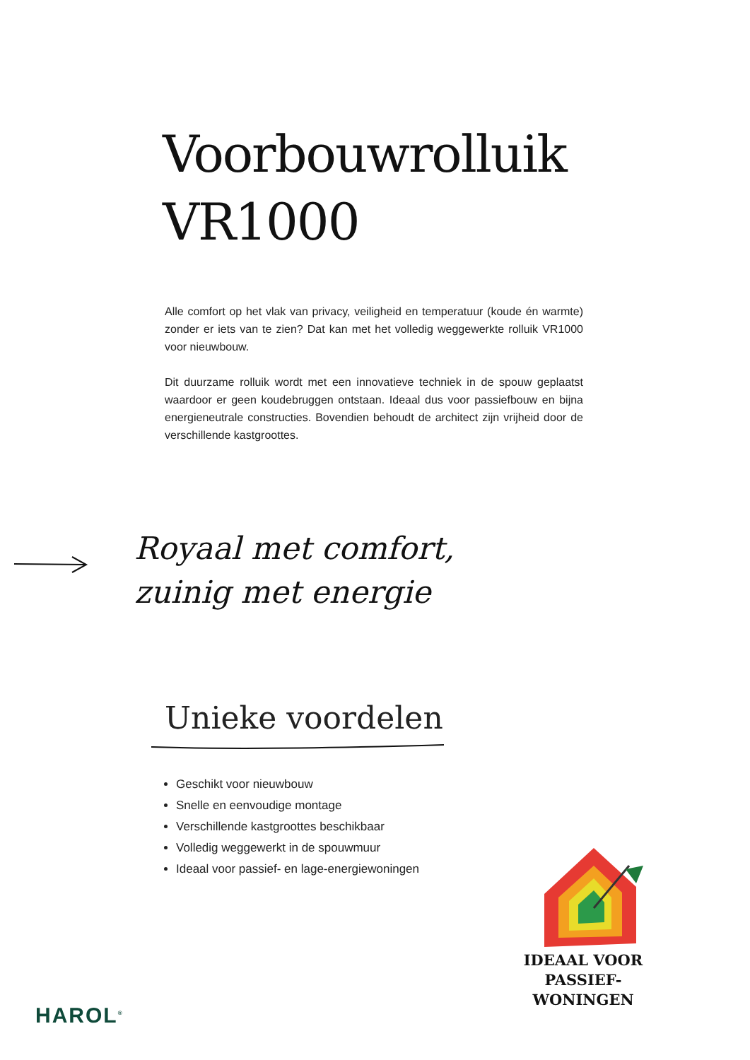Voorbouwrolluik
VR1000
Alle comfort op het vlak van privacy, veiligheid en temperatuur (koude én warmte) zonder er iets van te zien? Dat kan met het volledig weggewerkte rolluik VR1000 voor nieuwbouw.
Dit duurzame rolluik wordt met een innovatieve techniek in de spouw geplaatst waardoor er geen koudebruggen ontstaan. Ideaal dus voor passiefbouw en bijna energieneutrale constructies. Bovendien behoudt de architect zijn vrijheid door de verschillende kastgroottes.
Royaal met comfort,
zuinig met energie
Unieke voordelen
Geschikt voor nieuwbouw
Snelle en eenvoudige montage
Verschillende kastgroottes beschikbaar
Volledig weggewerkt in de spouwmuur
Ideaal voor passief- en lage-energiewoningen
IDEAAL VOOR
PASSIEF-
WONINGEN
HAROL<sup>®</sup>